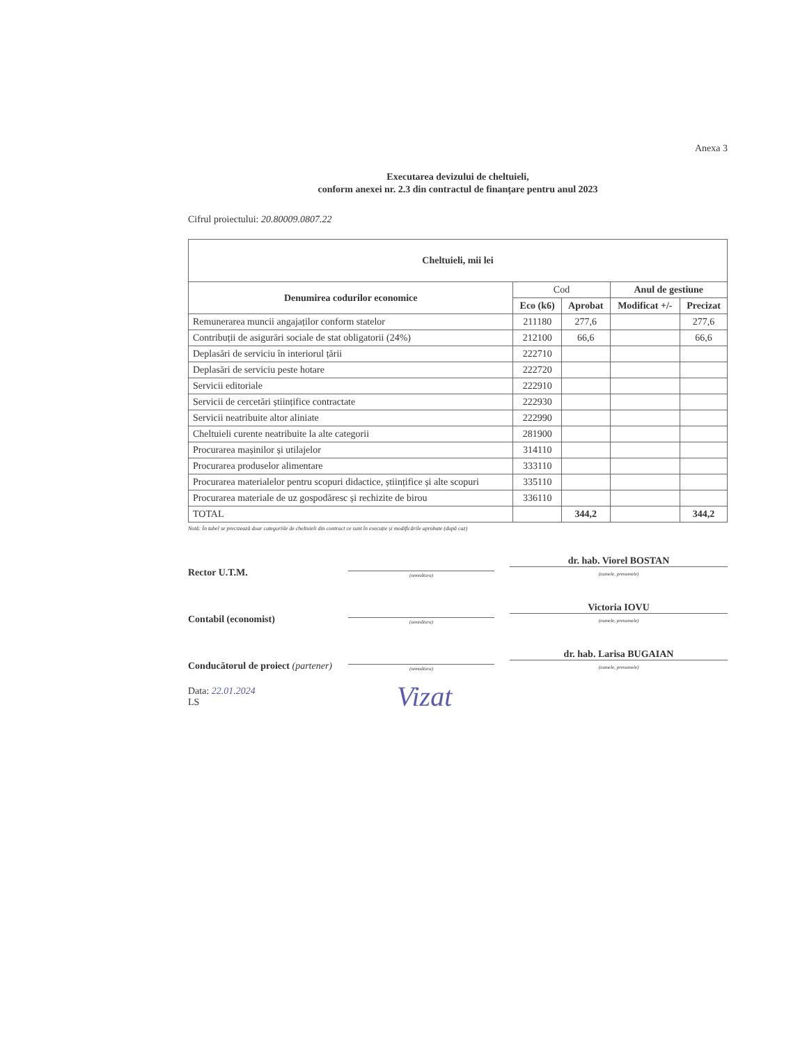Anexa 3
Executarea devizului de cheltuieli,
conform anexei nr. 2.3 din contractul de finanțare pentru anul 2023
Cifrul proiectului: 20.80009.0807.22
| Cheltuieli, mii lei | | | | |
| --- | --- | --- | --- | --- |
| Denumirea codurilor economice | Cod | | Anul de gestiune | |
| | Eco (k6) | Aprobat | Modificat +/- | Precizat |
| Remunerarea muncii angajaților conform statelor | 211180 | 277,6 | | 277,6 |
| Contribuții de asigurări sociale de stat obligatorii (24%) | 212100 | 66,6 | | 66,6 |
| Deplasări de serviciu în interiorul țării | 222710 | | | |
| Deplasări de serviciu peste hotare | 222720 | | | |
| Servicii editoriale | 222910 | | | |
| Servicii de cercetări științifice contractate | 222930 | | | |
| Servicii neatribuite altor aliniate | 222990 | | | |
| Cheltuieli curente neatribuite la alte categorii | 281900 | | | |
| Procurarea mașinilor și utilajelor | 314110 | | | |
| Procurarea produselor alimentare | 333110 | | | |
| Procurarea materialelor pentru scopuri didactice, științifice și alte scopuri | 335110 | | | |
| Procurarea materiale de uz gospodăresc și rechizite de birou | 336110 | | | |
| TOTAL | | 344,2 | | 344,2 |
Notă: În tabel se precizează doar categoriile de cheltuieli din contract ce sunt în execuție și modificările aprobate (după caz)
Rector U.T.M.
(semnătura)
dr. hab. Viorel BOSTAN
(numele, prenumele)
Contabil (economist)
(semnătura)
Victoria IOVU
(numele, prenumele)
Conducătorul de proiect (partener)
(semnătura)
dr. hab. Larisa BUGAIAN
(numele, prenumele)
Data: 22.01.2024
LS
Vizat